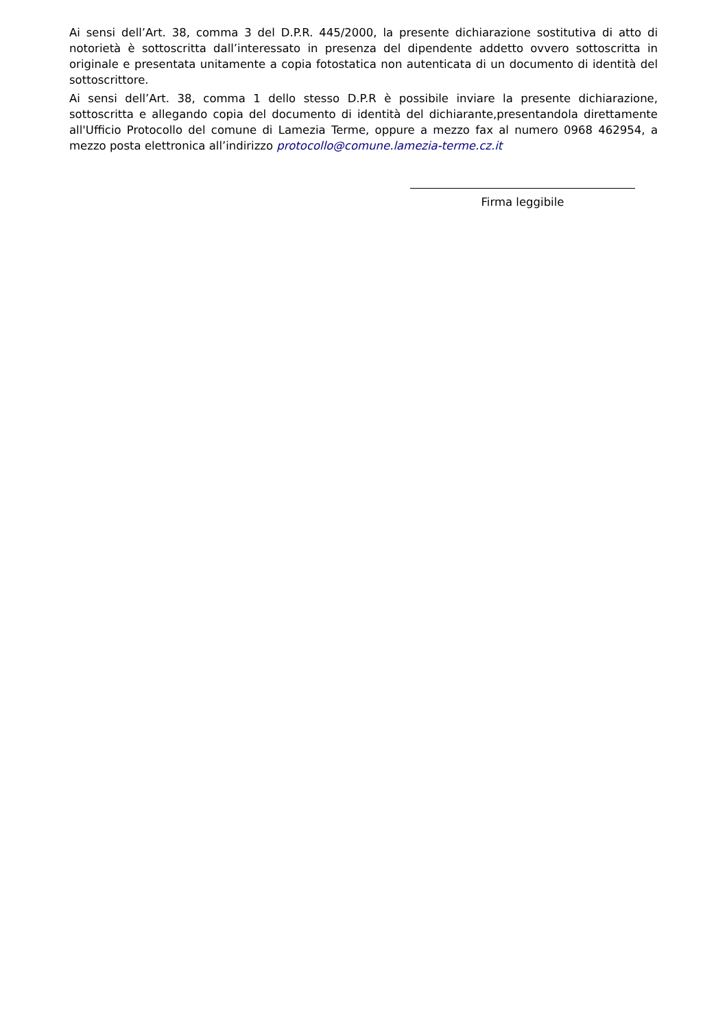Ai sensi dell’Art. 38, comma 3 del D.P.R. 445/2000, la presente dichiarazione sostitutiva di atto di notorietà è sottoscritta dall’interessato in presenza del dipendente addetto ovvero sottoscritta in originale e presentata unitamente a copia fotostatica non autenticata di un documento di identità del sottoscrittore.
Ai sensi dell’Art. 38, comma 1 dello stesso D.P.R è possibile inviare la presente dichiarazione, sottoscritta e allegando copia del documento di identità del dichiarante,presentandola direttamente all'Ufficio Protocollo del comune di Lamezia Terme, oppure a mezzo fax al numero 0968 462954, a mezzo posta elettronica all’indirizzo protocollo@comune.lamezia-terme.cz.it
Firma leggibile